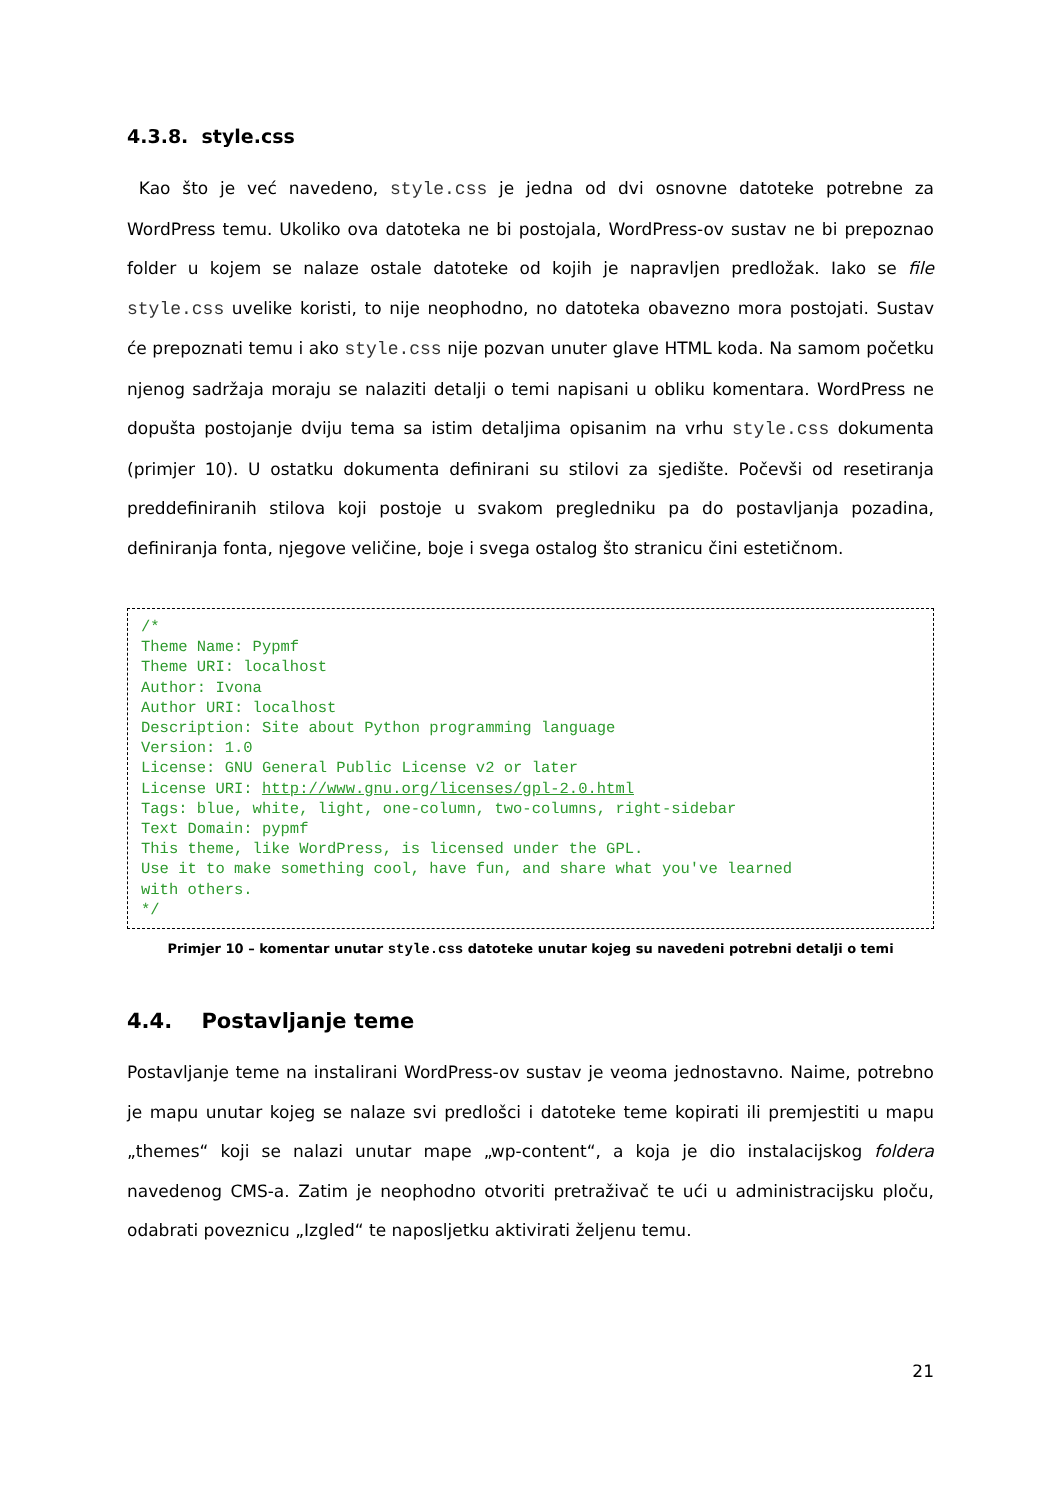4.3.8. style.css
Kao što je već navedeno, style.css je jedna od dvi osnovne datoteke potrebne za WordPress temu. Ukoliko ova datoteka ne bi postojala, WordPress-ov sustav ne bi prepoznao folder u kojem se nalaze ostale datoteke od kojih je napravljen predložak. Iako se file style.css uvelike koristi, to nije neophodno, no datoteka obavezno mora postojati. Sustav će prepoznati temu i ako style.css nije pozvan unuter glave HTML koda. Na samom početku njenog sadržaja moraju se nalaziti detalji o temi napisani u obliku komentara. WordPress ne dopušta postojanje dviju tema sa istim detaljima opisanim na vrhu style.css dokumenta (primjer 10). U ostatku dokumenta definirani su stilovi za sjedište. Počevši od resetiranja preddefiniranih stilova koji postoje u svakom pregledniku pa do postavljanja pozadina, definiranja fonta, njegove veličine, boje i svega ostalog što stranicu čini estetičnom.
/*
Theme Name: Pypmf
Theme URI: localhost
Author: Ivona
Author URI: localhost
Description: Site about Python programming language
Version: 1.0
License: GNU General Public License v2 or later
License URI: http://www.gnu.org/licenses/gpl-2.0.html
Tags: blue, white, light, one-column, two-columns, right-sidebar
Text Domain: pypmf
This theme, like WordPress, is licensed under the GPL.
Use it to make something cool, have fun, and share what you've learned
with others.
*/
Primjer 10 – komentar unutar style.css datoteke unutar kojeg su navedeni potrebni detalji o temi
4.4. Postavljanje teme
Postavljanje teme na instalirani WordPress-ov sustav je veoma jednostavno. Naime, potrebno je mapu unutar kojeg se nalaze svi predlošci i datoteke teme kopirati ili premjestiti u mapu „themes“ koji se nalazi unutar mape „wp-content“, a koja je dio instalacijskog foldera navedenog CMS-a. Zatim je neophodno otvoriti pretraživač te ući u administracijsku ploču, odabrati poveznicu „Izgled“ te naposljetku aktivirati željenu temu.
21